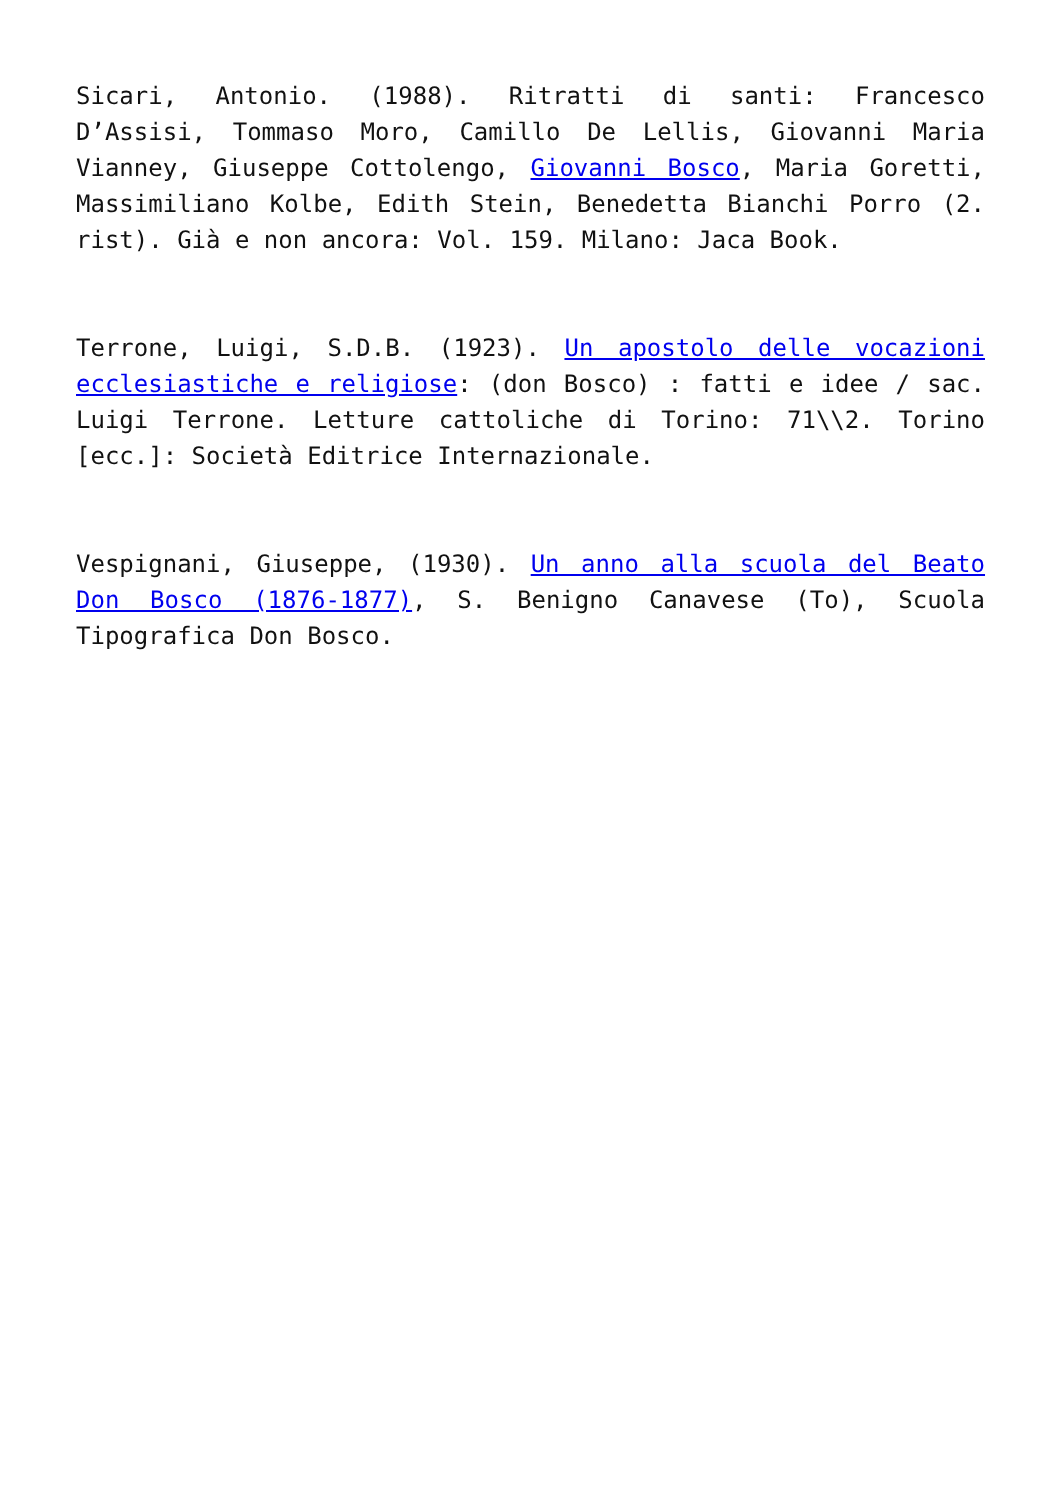Sicari, Antonio. (1988). Ritratti di santi: Francesco D’Assisi, Tommaso Moro, Camillo De Lellis, Giovanni Maria Vianney, Giuseppe Cottolengo, Giovanni Bosco, Maria Goretti, Massimiliano Kolbe, Edith Stein, Benedetta Bianchi Porro (2. rist). Già e non ancora: Vol. 159. Milano: Jaca Book.
Terrone, Luigi, S.D.B. (1923). Un apostolo delle vocazioni ecclesiastiche e religiose: (don Bosco) : fatti e idee / sac. Luigi Terrone. Letture cattoliche di Torino: 71\\2. Torino [ecc.]: Società Editrice Internazionale.
Vespignani, Giuseppe, (1930). Un anno alla scuola del Beato Don Bosco (1876-1877), S. Benigno Canavese (To), Scuola Tipografica Don Bosco.